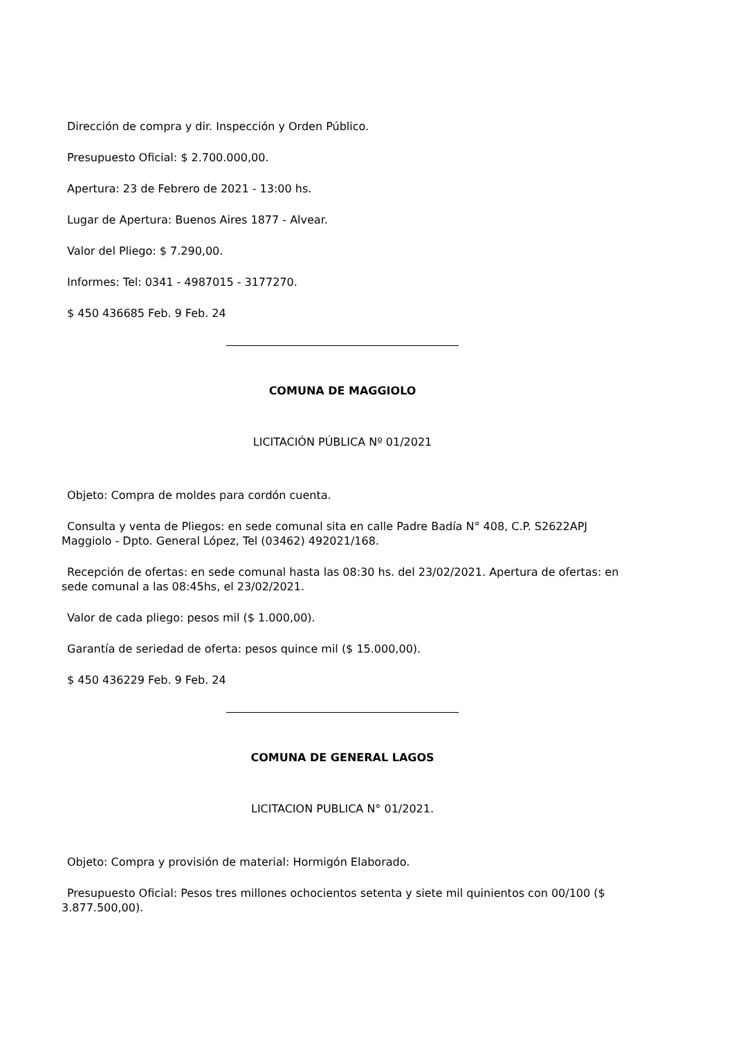Dirección de compra y dir. Inspección y Orden Público.
Presupuesto Oficial: $ 2.700.000,00.
Apertura: 23 de Febrero de 2021 - 13:00 hs.
Lugar de Apertura: Buenos Aires 1877 - Alvear.
Valor del Pliego: $ 7.290,00.
Informes: Tel: 0341 - 4987015 - 3177270.
$ 450 436685 Feb. 9 Feb. 24
COMUNA DE MAGGIOLO
LICITACIÓN PÚBLICA Nº 01/2021
Objeto: Compra de moldes para cordón cuenta.
Consulta y venta de Pliegos: en sede comunal sita en calle Padre Badía N° 408, C.P. S2622APJ Maggiolo - Dpto. General López, Tel (03462) 492021/168.
Recepción de ofertas: en sede comunal hasta las 08:30 hs. del 23/02/2021. Apertura de ofertas: en sede comunal a las 08:45hs, el 23/02/2021.
Valor de cada pliego: pesos mil ($ 1.000,00).
Garantía de seriedad de oferta: pesos quince mil ($ 15.000,00).
$ 450 436229 Feb. 9 Feb. 24
COMUNA DE GENERAL LAGOS
LICITACION PUBLICA N° 01/2021.
Objeto: Compra y provisión de material: Hormigón Elaborado.
Presupuesto Oficial: Pesos tres millones ochocientos setenta y siete mil quinientos con 00/100 ($ 3.877.500,00).